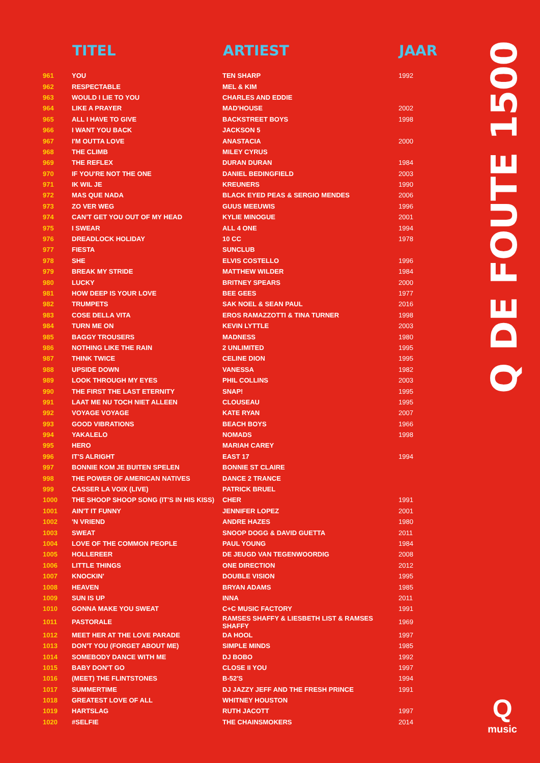| | TITEL | ARTIEST | JAAR |
| --- | --- | --- | --- |
| 961 | YOU | TEN SHARP | 1992 |
| 962 | RESPECTABLE | MEL & KIM | |
| 963 | WOULD I LIE TO YOU | CHARLES AND EDDIE | |
| 964 | LIKE A PRAYER | MAD'HOUSE | 2002 |
| 965 | ALL I HAVE TO GIVE | BACKSTREET BOYS | 1998 |
| 966 | I WANT YOU BACK | JACKSON 5 | |
| 967 | I'M OUTTA LOVE | ANASTACIA | 2000 |
| 968 | THE CLIMB | MILEY CYRUS | |
| 969 | THE REFLEX | DURAN DURAN | 1984 |
| 970 | IF YOU'RE NOT THE ONE | DANIEL BEDINGFIELD | 2003 |
| 971 | IK WIL JE | KREUNERS | 1990 |
| 972 | MAS QUE NADA | BLACK EYED PEAS & SERGIO MENDES | 2006 |
| 973 | ZO VER WEG | GUUS MEEUWIS | 1996 |
| 974 | CAN'T GET YOU OUT OF MY HEAD | KYLIE MINOGUE | 2001 |
| 975 | I SWEAR | ALL 4 ONE | 1994 |
| 976 | DREADLOCK HOLIDAY | 10 CC | 1978 |
| 977 | FIESTA | SUNCLUB | |
| 978 | SHE | ELVIS COSTELLO | 1996 |
| 979 | BREAK MY STRIDE | MATTHEW WILDER | 1984 |
| 980 | LUCKY | BRITNEY SPEARS | 2000 |
| 981 | HOW DEEP IS YOUR LOVE | BEE GEES | 1977 |
| 982 | TRUMPETS | SAK NOEL & SEAN PAUL | 2016 |
| 983 | COSE DELLA VITA | EROS RAMAZZOTTI & TINA TURNER | 1998 |
| 984 | TURN ME ON | KEVIN LYTTLE | 2003 |
| 985 | BAGGY TROUSERS | MADNESS | 1980 |
| 986 | NOTHING LIKE THE RAIN | 2 UNLIMITED | 1995 |
| 987 | THINK TWICE | CELINE DION | 1995 |
| 988 | UPSIDE DOWN | VANESSA | 1982 |
| 989 | LOOK THROUGH MY EYES | PHIL COLLINS | 2003 |
| 990 | THE FIRST THE LAST ETERNITY | SNAP! | 1995 |
| 991 | LAAT ME NU TOCH NIET ALLEEN | CLOUSEAU | 1995 |
| 992 | VOYAGE VOYAGE | KATE RYAN | 2007 |
| 993 | GOOD VIBRATIONS | BEACH BOYS | 1966 |
| 994 | YAKALELO | NOMADS | 1998 |
| 995 | HERO | MARIAH CAREY | |
| 996 | IT'S ALRIGHT | EAST 17 | 1994 |
| 997 | BONNIE KOM JE BUITEN SPELEN | BONNIE ST CLAIRE | |
| 998 | THE POWER OF AMERICAN NATIVES | DANCE 2 TRANCE | |
| 999 | CASSER LA VOIX (LIVE) | PATRICK BRUEL | |
| 1000 | THE SHOOP SHOOP SONG (IT'S IN HIS KISS) | CHER | 1991 |
| 1001 | AIN'T IT FUNNY | JENNIFER LOPEZ | 2001 |
| 1002 | 'N VRIEND | ANDRE HAZES | 1980 |
| 1003 | SWEAT | SNOOP DOGG & DAVID GUETTA | 2011 |
| 1004 | LOVE OF THE COMMON PEOPLE | PAUL YOUNG | 1984 |
| 1005 | HOLLEREER | DE JEUGD VAN TEGENWOORDIG | 2008 |
| 1006 | LITTLE THINGS | ONE DIRECTION | 2012 |
| 1007 | KNOCKIN' | DOUBLE VISION | 1995 |
| 1008 | HEAVEN | BRYAN ADAMS | 1985 |
| 1009 | SUN IS UP | INNA | 2011 |
| 1010 | GONNA MAKE YOU SWEAT | C+C MUSIC FACTORY | 1991 |
| 1011 | PASTORALE | RAMSES SHAFFY & LIESBETH LIST & RAMSES SHAFFY | 1969 |
| 1012 | MEET HER AT THE LOVE PARADE | DA HOOL | 1997 |
| 1013 | DON'T YOU (FORGET ABOUT ME) | SIMPLE MINDS | 1985 |
| 1014 | SOMEBODY DANCE WITH ME | DJ BOBO | 1992 |
| 1015 | BABY DON'T GO | CLOSE II YOU | 1997 |
| 1016 | (MEET) THE FLINTSTONES | B-52'S | 1994 |
| 1017 | SUMMERTIME | DJ JAZZY JEFF AND THE FRESH PRINCE | 1991 |
| 1018 | GREATEST LOVE OF ALL | WHITNEY HOUSTON | |
| 1019 | HARTSLAG | RUTH JACOTT | 1997 |
| 1020 | #SELFIE | THE CHAINSMOKERS | 2014 |
Q DE FOUTE 1500
Q
music